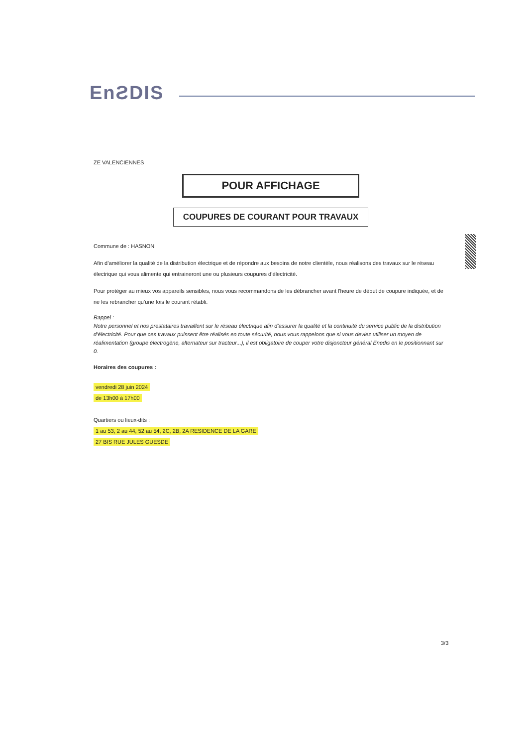EnƧDIS
ZE VALENCIENNES
POUR AFFICHAGE
COUPURES DE COURANT POUR TRAVAUX
Commune de : HASNON
Afin d’améliorer la qualité de la distribution électrique et de répondre aux besoins de notre clientèle, nous réalisons des travaux sur le réseau électrique qui vous alimente qui entraineront une ou plusieurs coupures d’électricité.
Pour protéger au mieux vos appareils sensibles, nous vous recommandons de les débrancher avant l'heure de début de coupure indiquée, et de ne les rebrancher qu’une fois le courant rétabli.
Rappel :
Notre personnel et nos prestataires travaillent sur le réseau électrique afin d’assurer la qualité et la continuité du service public de la distribution d’électricité. Pour que ces travaux puissent être réalisés en toute sécurité, nous vous rappelons que si vous deviez utiliser un moyen de réalimentation (groupe électrogène, alternateur sur tracteur...), il est obligatoire de couper votre disjoncteur général Enedis en le positionnant sur 0.
Horaires des coupures :
vendredi 28 juin 2024
de 13h00 à 17h00
Quartiers ou lieux-dits :
1 au 53, 2 au 44, 52 au 54, 2C, 2B, 2A RESIDENCE DE LA GARE
27 BIS RUE JULES GUESDE
3/3